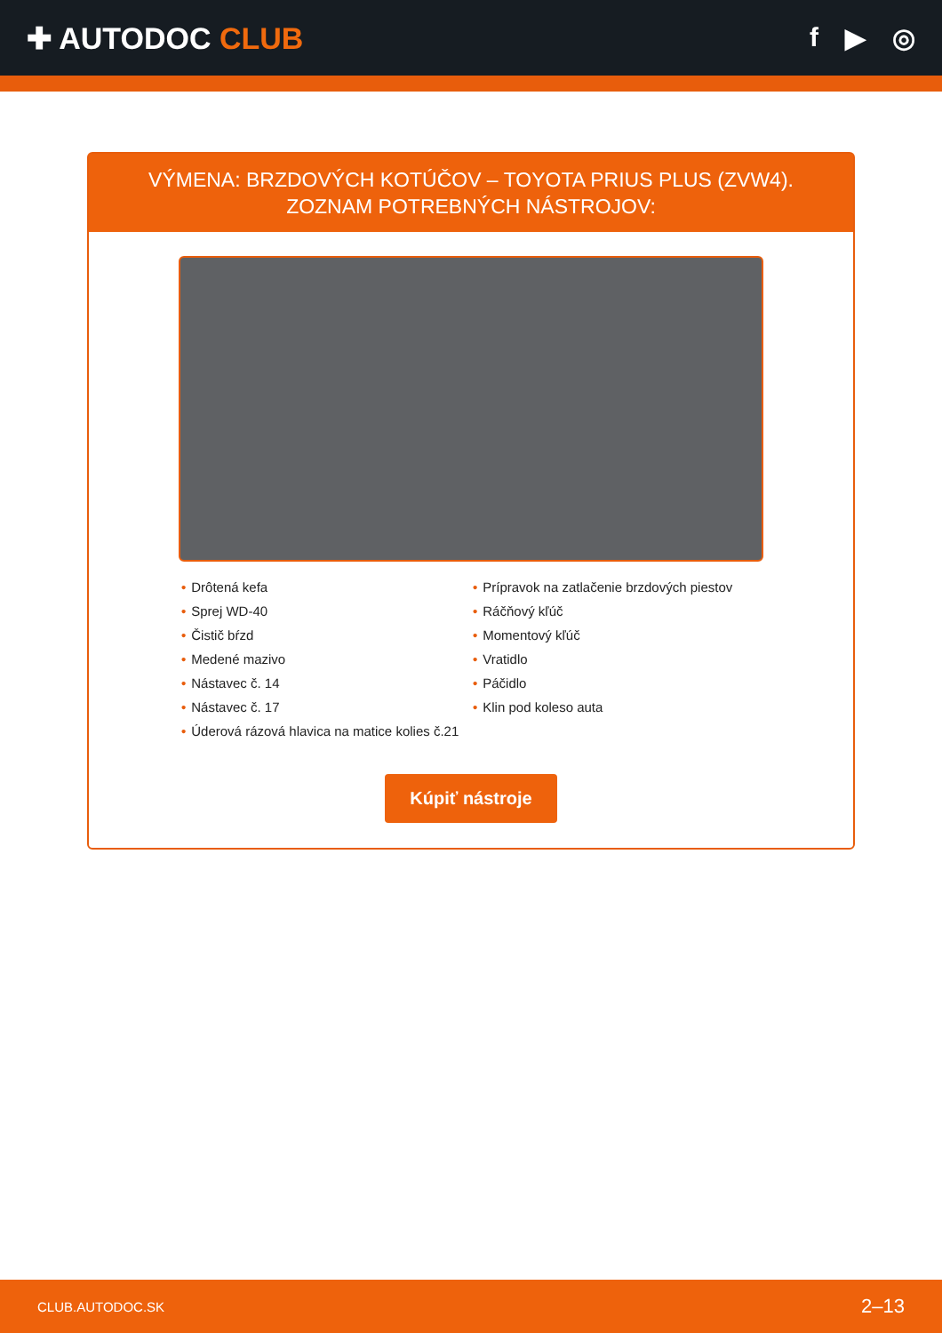✚ AUTODOC CLUB f ▶ ◎
VÝMENA: BRZDOVÝCH KOTÚČOV – TOYOTA PRIUS PLUS (ZVW4). ZOZNAM POTREBNÝCH NÁSTROJOV:
• Drôtená kefa
• Sprej WD-40
• Čistič bŕzd
• Medené mazivo
• Nástavec č. 14
• Nástavec č. 17
• Úderová rázová hlavica na matice kolies č.21
• Prípravok na zatlačenie brzdových piestov
• Ráčňový kľúč
• Momentový kľúč
• Vratidlo
• Páčidlo
• Klin pod koleso auta
Kúpiť nástroje
CLUB.AUTODOC.SK 2–13